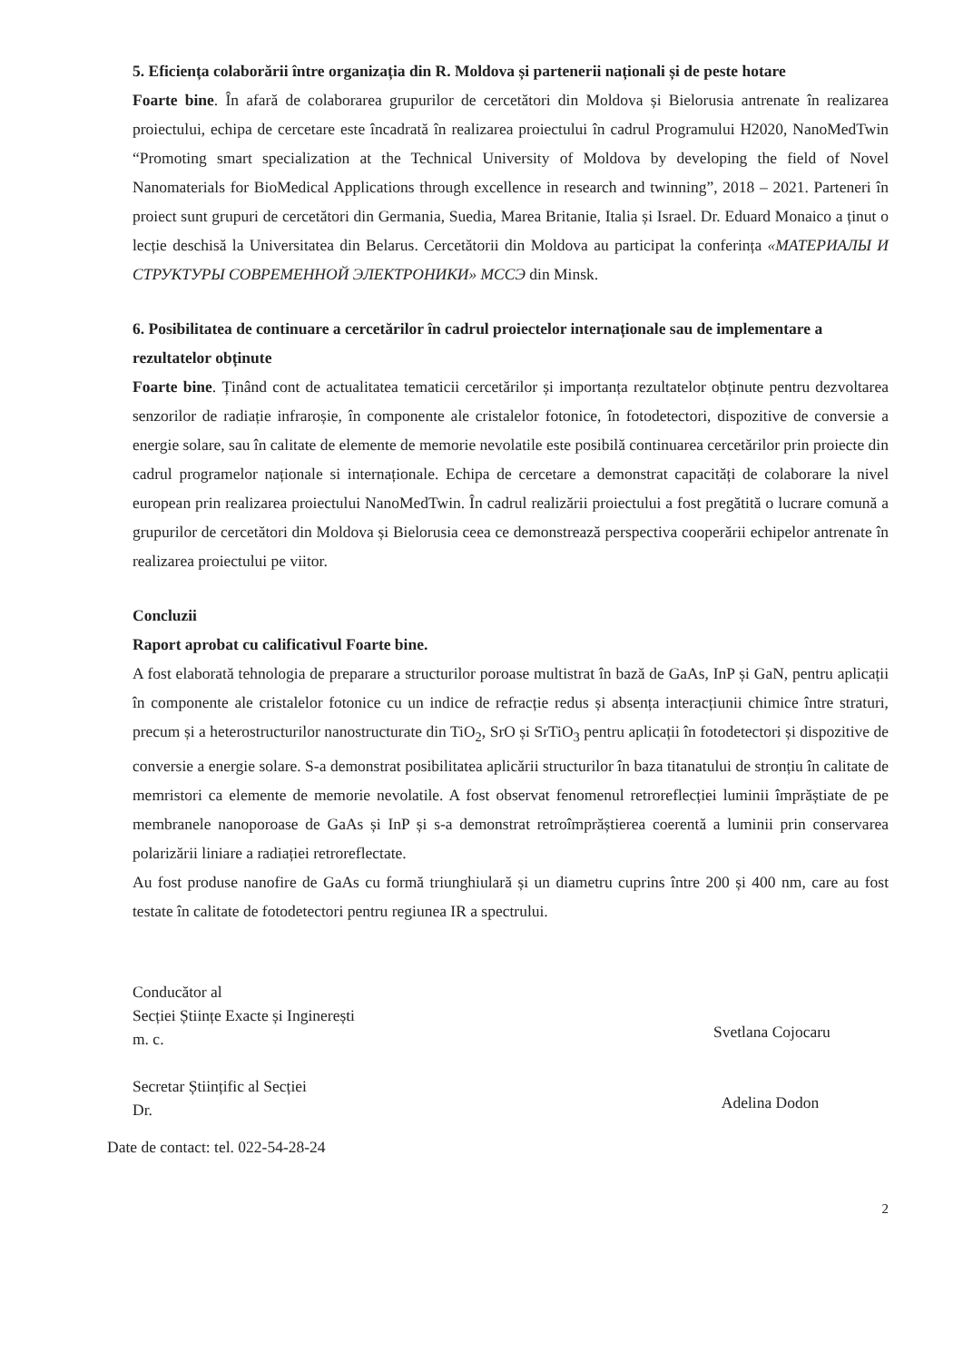5. Eficiența colaborării între organizația din R. Moldova și partenerii naționali și de peste hotare
Foarte bine. În afară de colaborarea grupurilor de cercetători din Moldova și Bielorusia antrenate în realizarea proiectului, echipa de cercetare este încadrată în realizarea proiectului în cadrul Programului H2020, NanoMedTwin “Promoting smart specialization at the Technical University of Moldova by developing the field of Novel Nanomaterials for BioMedical Applications through excellence in research and twinning”, 2018 – 2021. Parteneri în proiect sunt grupuri de cercetători din Germania, Suedia, Marea Britanie, Italia și Israel. Dr. Eduard Monaico a ținut o lecție deschisă la Universitatea din Belarus. Cercetătorii din Moldova au participat la conferința «МАТЕРИАЛЫ И СТРУКТУРЫ СОВРЕМЕННОЙ ЭЛЕКТРОНИКИ» МССЭ din Minsk.
6. Posibilitatea de continuare a cercetărilor în cadrul proiectelor internaționale sau de implementare a rezultatelor obținute
Foarte bine. Ținând cont de actualitatea tematicii cercetărilor și importanța rezultatelor obținute pentru dezvoltarea senzorilor de radiație infraroșie, în componente ale cristalelor fotonice, în fotodetectori, dispozitive de conversie a energie solare, sau în calitate de elemente de memorie nevolatile este posibilă continuarea cercetărilor prin proiecte din cadrul programelor naționale si internaționale. Echipa de cercetare a demonstrat capacități de colaborare la nivel european prin realizarea proiectului NanoMedTwin. În cadrul realizării proiectului a fost pregătită o lucrare comună a grupurilor de cercetători din Moldova și Bielorusia ceea ce demonstrează perspectiva cooperării echipelor antrenate în realizarea proiectului pe viitor.
Concluzii
Raport aprobat cu calificativul Foarte bine.
A fost elaborată tehnologia de preparare a structurilor poroase multistrat în bază de GaAs, InP și GaN, pentru aplicații în componente ale cristalelor fotonice cu un indice de refracție redus și absența interacțiunii chimice între straturi, precum și a heterostructurilor nanostructurate din TiO<sub>2</sub>, SrO și SrTiO<sub>3</sub> pentru aplicații în fotodetectori și dispozitive de conversie a energie solare. S-a demonstrat posibilitatea aplicării structurilor în baza titanatului de stronțiu în calitate de memristori ca elemente de memorie nevolatile. A fost observat fenomenul retroreflecției luminii împrăștiate de pe membranele nanoporoase de GaAs și InP și s-a demonstrat retroîmprăștierea coerentă a luminii prin conservarea polarizării liniare a radiației retroreflectate.
Au fost produse nanofire de GaAs cu formă triunghiulară și un diametru cuprins între 200 și 400 nm, care au fost testate în calitate de fotodetectori pentru regiunea IR a spectrului.
Conducător al
Secției Științe Exacte și Inginerești
m. c.
Secretar Științific al Secției
Dr.
Svetlana Cojocaru
Adelina Dodon
Date de contact: tel. 022-54-28-24
2